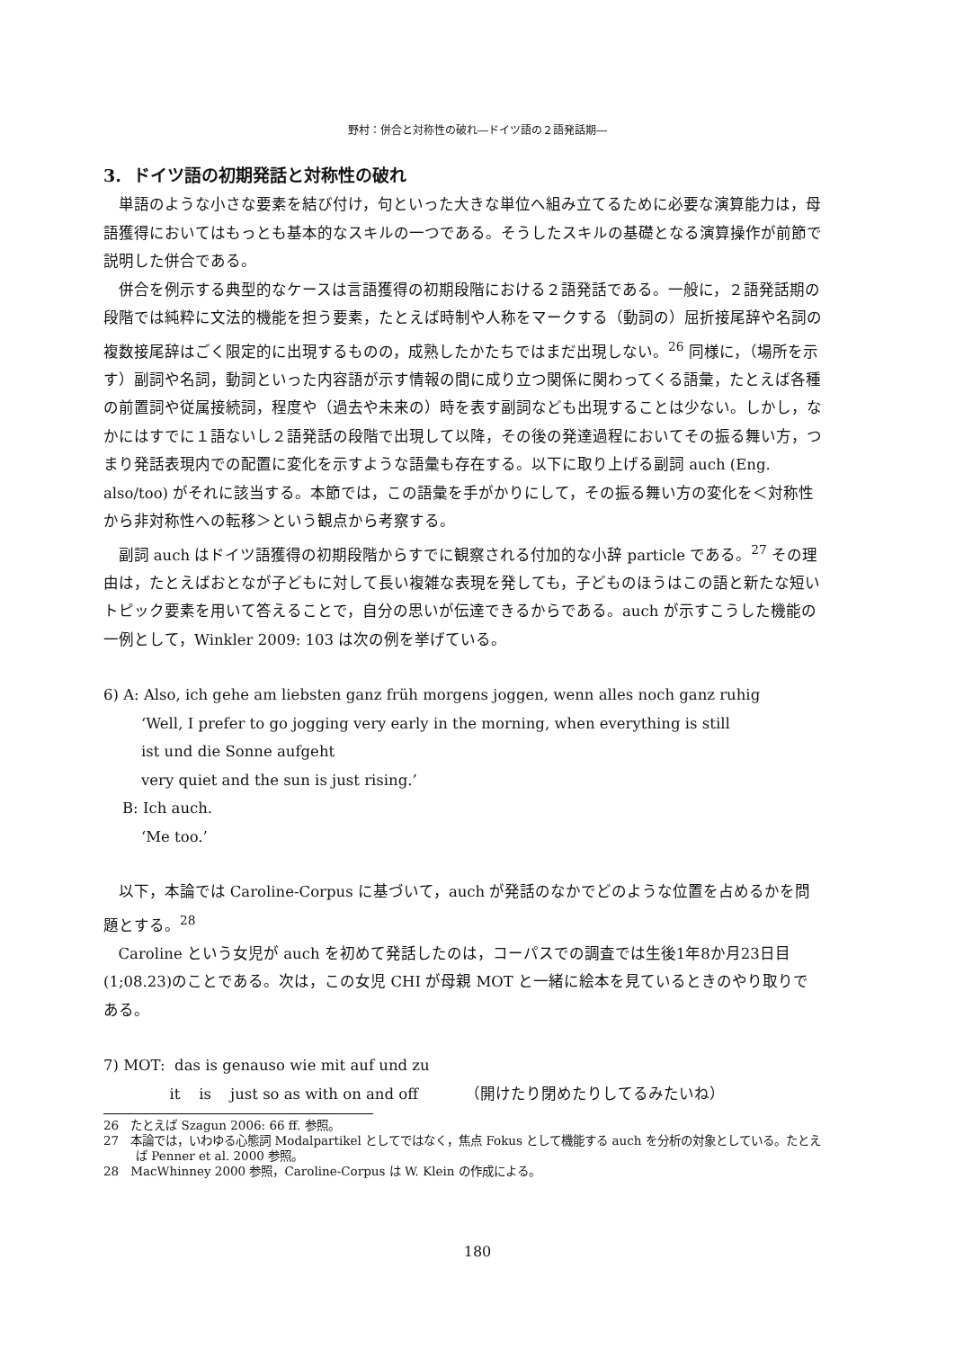野村：併合と対称性の破れ―ドイツ語の２語発話期―
3. ドイツ語の初期発話と対称性の破れ
単語のような小さな要素を結び付け，句といった大きな単位へ組み立てるために必要な演算能力は，母語獲得においてはもっとも基本的なスキルの一つである。そうしたスキルの基礎となる演算操作が前節で説明した併合である。
併合を例示する典型的なケースは言語獲得の初期段階における２語発話である。一般に，２語発話期の段階では純粋に文法的機能を担う要素，たとえば時制や人称をマークする（動詞の）屈折接尾辞や名詞の複数接尾辞はごく限定的に出現するものの，成熟したかたちではまだ出現しない。<sup>26</sup> 同様に，（場所を示す）副詞や名詞，動詞といった内容語が示す情報の間に成り立つ関係に関わってくる語彙，たとえば各種の前置詞や従属接続詞，程度や（過去や未来の）時を表す副詞なども出現することは少ない。しかし，なかにはすでに１語ないし２語発話の段階で出現して以降，その後の発達過程においてその振る舞い方，つまり発話表現内での配置に変化を示すような語彙も存在する。以下に取り上げる副詞 auch (Eng. also/too) がそれに該当する。本節では，この語彙を手がかりにして，その振る舞い方の変化を＜対称性から非対称性への転移＞という観点から考察する。
副詞 auch はドイツ語獲得の初期段階からすでに観察される付加的な小辞 particle である。<sup>27</sup> その理由は，たとえばおとなが子どもに対して長い複雑な表現を発しても，子どものほうはこの語と新たな短いトピック要素を用いて答えることで，自分の思いが伝達できるからである。auch が示すこうした機能の一例として，Winkler 2009: 103 は次の例を挙げている。
6) A: Also, ich gehe am liebsten ganz früh morgens joggen, wenn alles noch ganz ruhig
‘Well, I prefer to go jogging very early in the morning, when everything is still
ist und die Sonne aufgeht
very quiet and the sun is just rising.’
B: Ich auch.
‘Me too.’
以下，本論では Caroline-Corpus に基づいて，auch が発話のなかでどのような位置を占めるかを問題とする。<sup>28</sup>
Caroline という女児が auch を初めて発話したのは，コーパスでの調査では生後1年8か月23日目(1;08.23)のことである。次は，この女児 CHI が母親 MOT と一緒に絵本を見ているときのやり取りである。
7) MOT: das is genauso wie mit auf und zu
it is just so as with on and off （開けたり閉めたりしてるみたいね）
26　たとえば Szagun 2006: 66 ff. 参照。
27　本論では，いわゆる心態詞 Modalpartikel としてではなく，焦点 Fokus として機能する auch を分析の対象としている。たとえば Penner et al. 2000 参照。
28　MacWhinney 2000 参照，Caroline-Corpus は W. Klein の作成による。
180